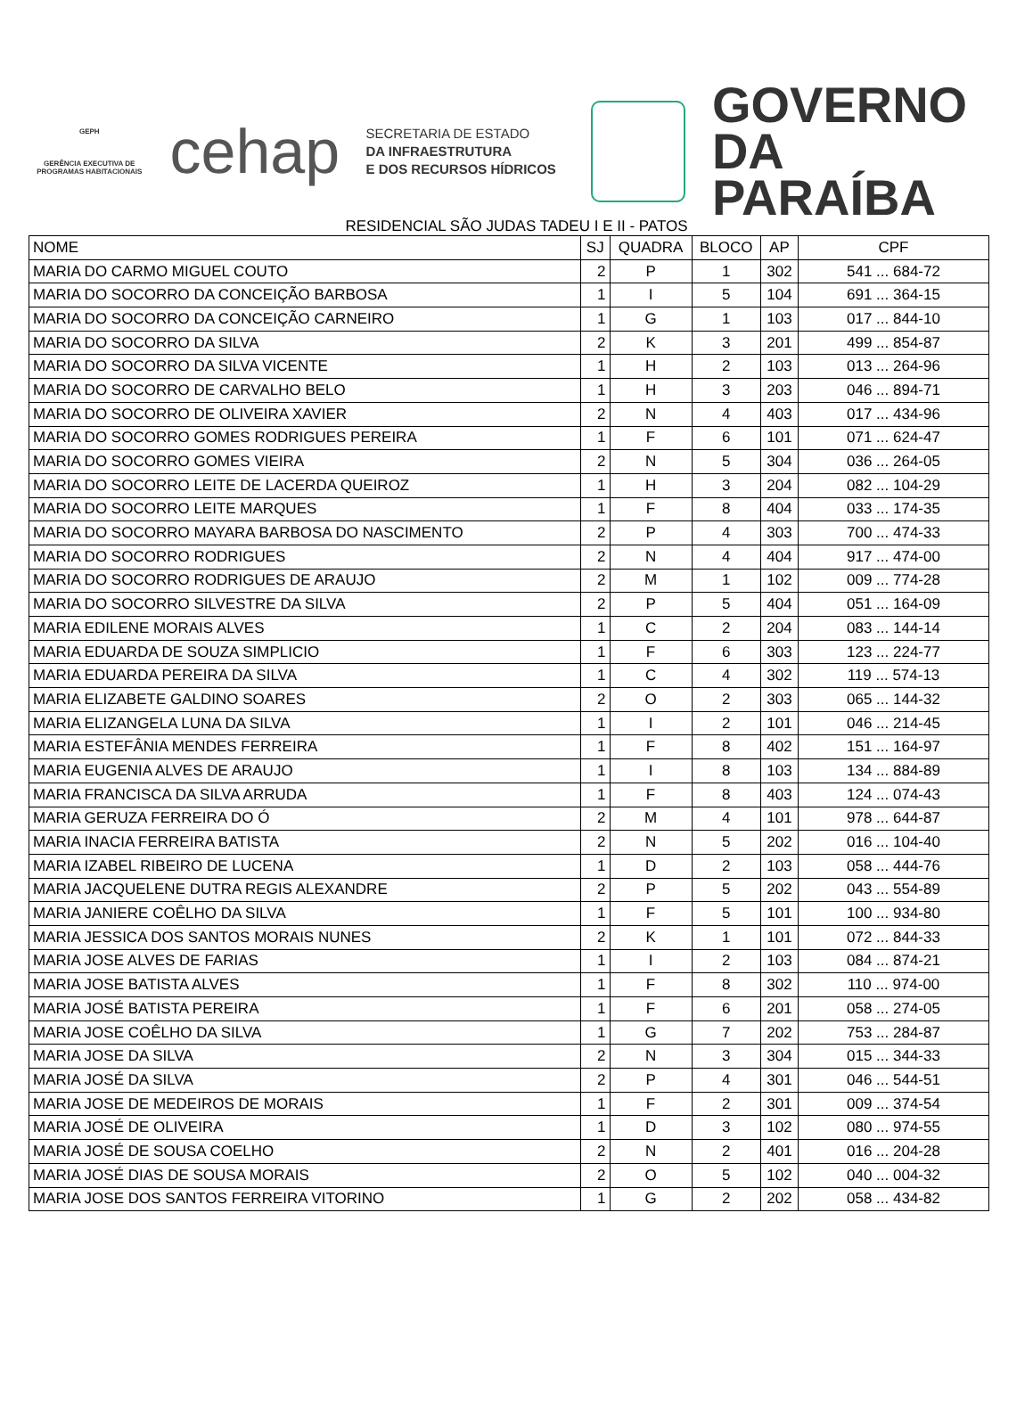GEPH
GERÊNCIA EXECUTIVA DE PROGRAMAS HABITACIONAIS
cehap
SECRETARIA DE ESTADO
DA INFRAESTRUTURA
E DOS RECURSOS HÍDRICOS
GOVERNO
DA PARAÍBA
RESIDENCIAL SÃO JUDAS TADEU I E II - PATOS
| NOME | SJ | QUADRA | BLOCO | AP | CPF |
| --- | --- | --- | --- | --- | --- |
| MARIA DO CARMO MIGUEL COUTO | 2 | P | 1 | 302 | 541 ... 684-72 |
| MARIA DO SOCORRO DA CONCEIÇÃO BARBOSA | 1 | I | 5 | 104 | 691 ... 364-15 |
| MARIA DO SOCORRO DA CONCEIÇÃO CARNEIRO | 1 | G | 1 | 103 | 017 ... 844-10 |
| MARIA DO SOCORRO DA SILVA | 2 | K | 3 | 201 | 499 ... 854-87 |
| MARIA DO SOCORRO DA SILVA VICENTE | 1 | H | 2 | 103 | 013 ... 264-96 |
| MARIA DO SOCORRO DE CARVALHO BELO | 1 | H | 3 | 203 | 046 ... 894-71 |
| MARIA DO SOCORRO DE OLIVEIRA XAVIER | 2 | N | 4 | 403 | 017 ... 434-96 |
| MARIA DO SOCORRO GOMES RODRIGUES PEREIRA | 1 | F | 6 | 101 | 071 ... 624-47 |
| MARIA DO SOCORRO GOMES VIEIRA | 2 | N | 5 | 304 | 036 ... 264-05 |
| MARIA DO SOCORRO LEITE DE LACERDA QUEIROZ | 1 | H | 3 | 204 | 082 ... 104-29 |
| MARIA DO SOCORRO LEITE MARQUES | 1 | F | 8 | 404 | 033 ... 174-35 |
| MARIA DO SOCORRO MAYARA BARBOSA DO NASCIMENTO | 2 | P | 4 | 303 | 700 ... 474-33 |
| MARIA DO SOCORRO RODRIGUES | 2 | N | 4 | 404 | 917 ... 474-00 |
| MARIA DO SOCORRO RODRIGUES DE ARAUJO | 2 | M | 1 | 102 | 009 ... 774-28 |
| MARIA DO SOCORRO SILVESTRE DA SILVA | 2 | P | 5 | 404 | 051 ... 164-09 |
| MARIA EDILENE MORAIS ALVES | 1 | C | 2 | 204 | 083 ... 144-14 |
| MARIA EDUARDA DE SOUZA SIMPLICIO | 1 | F | 6 | 303 | 123 ... 224-77 |
| MARIA EDUARDA PEREIRA DA SILVA | 1 | C | 4 | 302 | 119 ... 574-13 |
| MARIA ELIZABETE GALDINO SOARES | 2 | O | 2 | 303 | 065 ... 144-32 |
| MARIA ELIZANGELA LUNA DA SILVA | 1 | I | 2 | 101 | 046 ... 214-45 |
| MARIA ESTEFÂNIA MENDES FERREIRA | 1 | F | 8 | 402 | 151 ... 164-97 |
| MARIA EUGENIA ALVES DE ARAUJO | 1 | I | 8 | 103 | 134 ... 884-89 |
| MARIA FRANCISCA DA SILVA ARRUDA | 1 | F | 8 | 403 | 124 ... 074-43 |
| MARIA GERUZA FERREIRA DO Ó | 2 | M | 4 | 101 | 978 ... 644-87 |
| MARIA INACIA FERREIRA BATISTA | 2 | N | 5 | 202 | 016 ... 104-40 |
| MARIA IZABEL RIBEIRO DE LUCENA | 1 | D | 2 | 103 | 058 ... 444-76 |
| MARIA JACQUELENE DUTRA REGIS ALEXANDRE | 2 | P | 5 | 202 | 043 ... 554-89 |
| MARIA JANIERE COÊLHO DA SILVA | 1 | F | 5 | 101 | 100 ... 934-80 |
| MARIA JESSICA DOS SANTOS MORAIS NUNES | 2 | K | 1 | 101 | 072 ... 844-33 |
| MARIA JOSE ALVES DE FARIAS | 1 | I | 2 | 103 | 084 ... 874-21 |
| MARIA JOSE BATISTA ALVES | 1 | F | 8 | 302 | 110 ... 974-00 |
| MARIA JOSÉ BATISTA PEREIRA | 1 | F | 6 | 201 | 058 ... 274-05 |
| MARIA JOSE COÊLHO DA SILVA | 1 | G | 7 | 202 | 753 ... 284-87 |
| MARIA JOSE DA SILVA | 2 | N | 3 | 304 | 015 ... 344-33 |
| MARIA JOSÉ DA SILVA | 2 | P | 4 | 301 | 046 ... 544-51 |
| MARIA JOSE DE MEDEIROS DE MORAIS | 1 | F | 2 | 301 | 009 ... 374-54 |
| MARIA JOSÉ DE OLIVEIRA | 1 | D | 3 | 102 | 080 ... 974-55 |
| MARIA JOSÉ DE SOUSA COELHO | 2 | N | 2 | 401 | 016 ... 204-28 |
| MARIA JOSÉ DIAS DE SOUSA MORAIS | 2 | O | 5 | 102 | 040 ... 004-32 |
| MARIA JOSE DOS SANTOS FERREIRA VITORINO | 1 | G | 2 | 202 | 058 ... 434-82 |